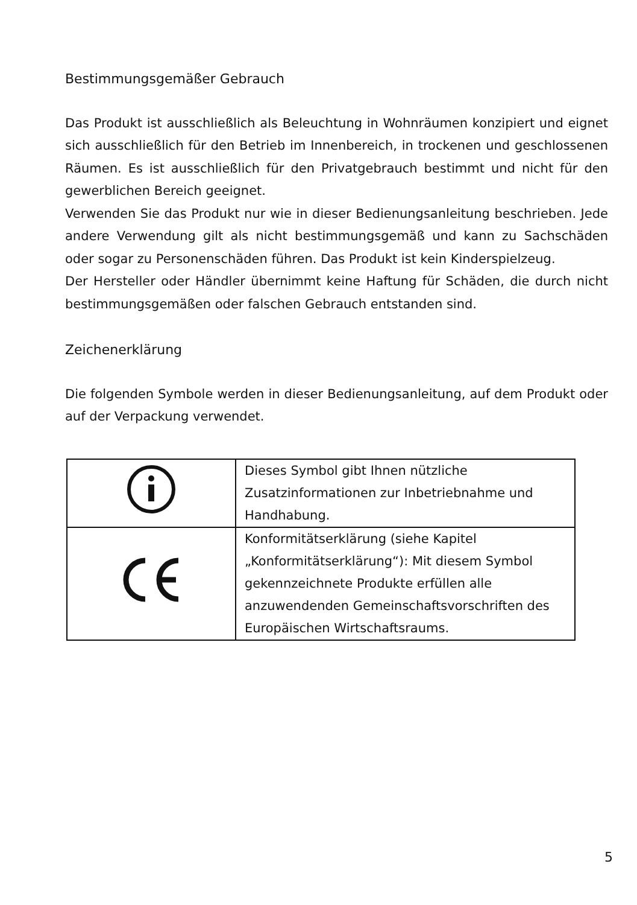Bestimmungsgemäßer Gebrauch
Das Produkt ist ausschließlich als Beleuchtung in Wohnräumen konzipiert und eignet sich ausschließlich für den Betrieb im Innenbereich, in trockenen und geschlossenen Räumen. Es ist ausschließlich für den Privatgebrauch bestimmt und nicht für den gewerblichen Bereich geeignet.
Verwenden Sie das Produkt nur wie in dieser Bedienungsanleitung beschrieben. Jede andere Verwendung gilt als nicht bestimmungsgemäß und kann zu Sachschäden oder sogar zu Personenschäden führen. Das Produkt ist kein Kinderspielzeug.
Der Hersteller oder Händler übernimmt keine Haftung für Schäden, die durch nicht bestimmungsgemäßen oder falschen Gebrauch entstanden sind.
Zeichenerklärung
Die folgenden Symbole werden in dieser Bedienungsanleitung, auf dem Produkt oder auf der Verpackung verwendet.
| | Dieses Symbol gibt Ihnen nützliche Zusatzinformationen zur Inbetriebnahme und Handhabung. |
| | Konformitätserklärung (siehe Kapitel „Konformitätserklärung“): Mit diesem Symbol gekennzeichnete Produkte erfüllen alle anzuwendenden Gemeinschaftsvorschriften des Europäischen Wirtschaftsraums. |
5